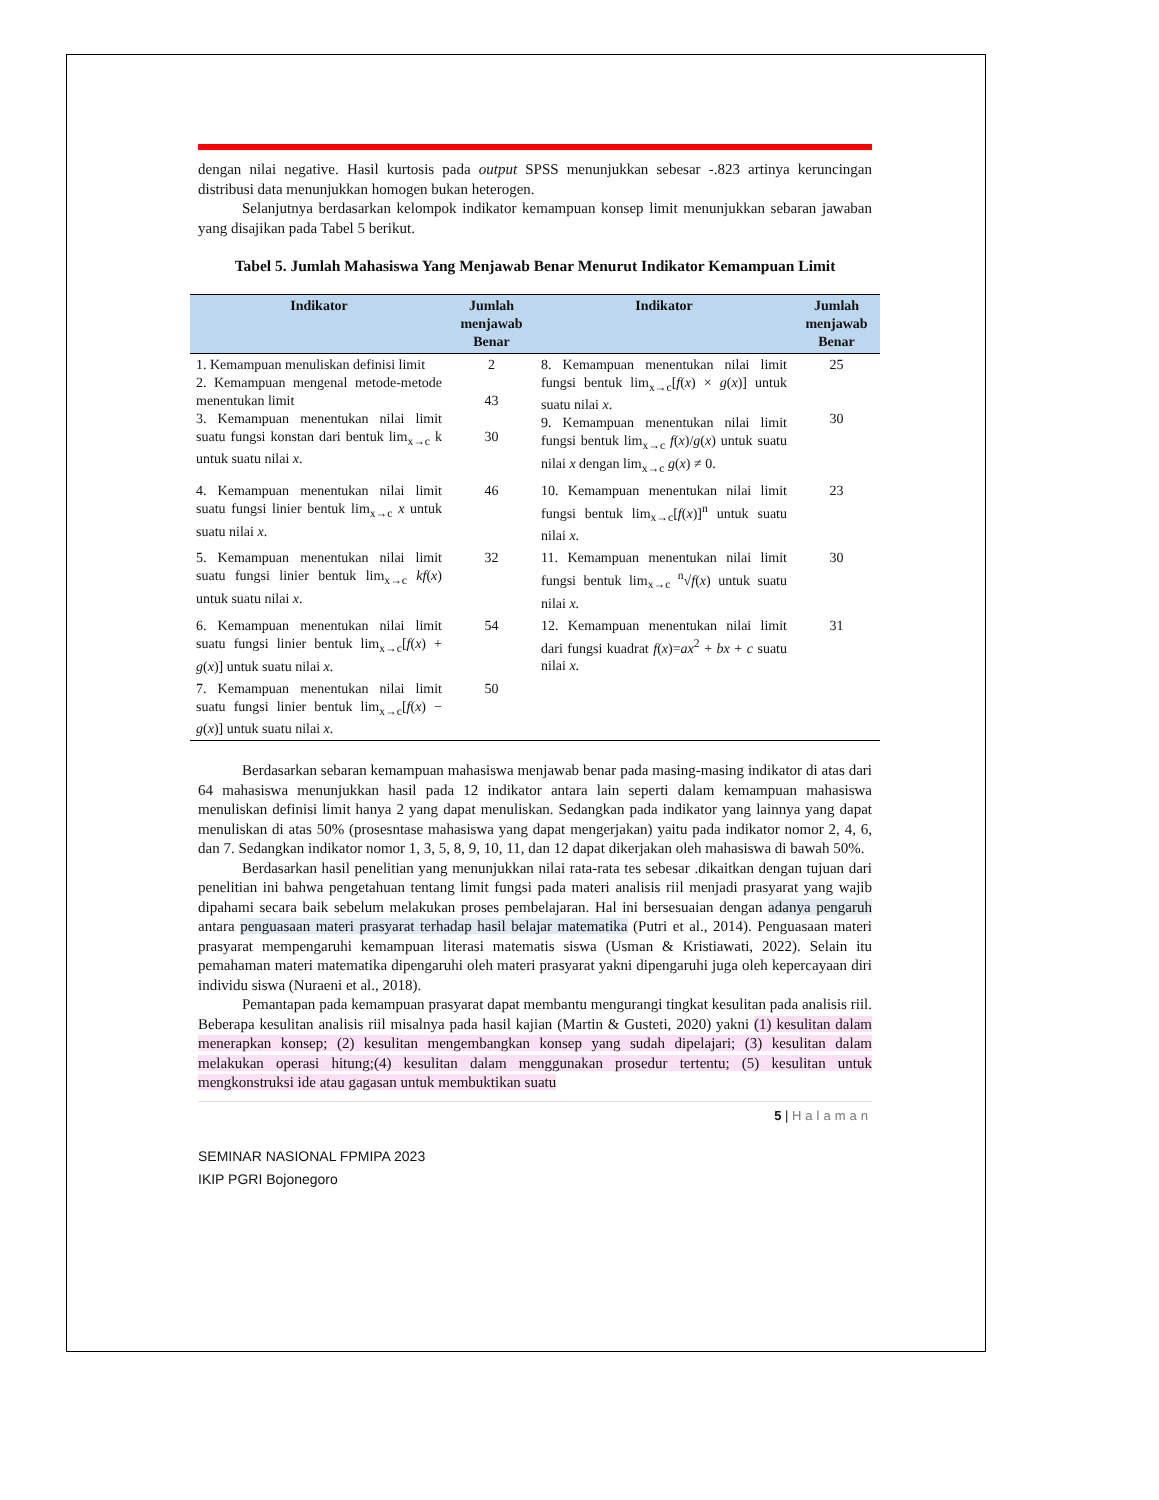dengan nilai negative. Hasil kurtosis pada output SPSS menunjukkan sebesar -.823 artinya keruncingan distribusi data menunjukkan homogen bukan heterogen.
Selanjutnya berdasarkan kelompok indikator kemampuan konsep limit menunjukkan sebaran jawaban yang disajikan pada Tabel 5 berikut.
Tabel 5. Jumlah Mahasiswa Yang Menjawab Benar Menurut Indikator Kemampuan Limit
| Indikator | Jumlah menjawab Benar | Indikator | Jumlah menjawab Benar |
| --- | --- | --- | --- |
| 1. Kemampuan menuliskan definisi limit 2. Kemampuan mengenal metode-metode menentukan limit 3. Kemampuan menentukan nilai limit suatu fungsi konstan dari bentuk lim<sub>x→c</sub> k untuk suatu nilai x . | 2 43 30 | 8. Kemampuan menentukan nilai limit fungsi bentuk lim<sub>x→c</sub>[ f ( x ) × g ( x )] untuk suatu nilai x . 9. Kemampuan menentukan nilai limit fungsi bentuk lim<sub>x→c</sub> f ( x )/ g ( x ) untuk suatu nilai x dengan lim<sub>x→c</sub> g ( x ) ≠ 0. | 25 30 |
| 4. Kemampuan menentukan nilai limit suatu fungsi linier bentuk lim<sub>x→c</sub> x untuk suatu nilai x . | 46 | 10. Kemampuan menentukan nilai limit fungsi bentuk lim<sub>x→c</sub>[ f ( x )]<sup>n</sup> untuk suatu nilai x . | 23 |
| 5. Kemampuan menentukan nilai limit suatu fungsi linier bentuk lim<sub>x→c</sub> kf ( x ) untuk suatu nilai x . | 32 | 11. Kemampuan menentukan nilai limit fungsi bentuk lim<sub>x→c</sub> <sup>n</sup>√ f ( x ) untuk suatu nilai x . | 30 |
| 6. Kemampuan menentukan nilai limit suatu fungsi linier bentuk lim<sub>x→c</sub>[ f ( x ) + g ( x )] untuk suatu nilai x . | 54 | 12. Kemampuan menentukan nilai limit dari fungsi kuadrat f ( x )= ax<sup>2</sup> + bx + c suatu nilai x . | 31 |
| 7. Kemampuan menentukan nilai limit suatu fungsi linier bentuk lim<sub>x→c</sub>[ f ( x ) − g ( x )] untuk suatu nilai x . | 50 | | |
Berdasarkan sebaran kemampuan mahasiswa menjawab benar pada masing-masing indikator di atas dari 64 mahasiswa menunjukkan hasil pada 12 indikator antara lain seperti dalam kemampuan mahasiswa menuliskan definisi limit hanya 2 yang dapat menuliskan. Sedangkan pada indikator yang lainnya yang dapat menuliskan di atas 50% (prosesntase mahasiswa yang dapat mengerjakan) yaitu pada indikator nomor 2, 4, 6, dan 7. Sedangkan indikator nomor 1, 3, 5, 8, 9, 10, 11, dan 12 dapat dikerjakan oleh mahasiswa di bawah 50%.
Berdasarkan hasil penelitian yang menunjukkan nilai rata-rata tes sebesar .dikaitkan dengan tujuan dari penelitian ini bahwa pengetahuan tentang limit fungsi pada materi analisis riil menjadi prasyarat yang wajib dipahami secara baik sebelum melakukan proses pembelajaran. Hal ini bersesuaian dengan adanya pengaruh antara penguasaan materi prasyarat terhadap hasil belajar matematika (Putri et al., 2014). Penguasaan materi prasyarat mempengaruhi kemampuan literasi matematis siswa (Usman & Kristiawati, 2022). Selain itu pemahaman materi matematika dipengaruhi oleh materi prasyarat yakni dipengaruhi juga oleh kepercayaan diri individu siswa (Nuraeni et al., 2018).
Pemantapan pada kemampuan prasyarat dapat membantu mengurangi tingkat kesulitan pada analisis riil. Beberapa kesulitan analisis riil misalnya pada hasil kajian (Martin & Gusteti, 2020) yakni (1) kesulitan dalam menerapkan konsep; (2) kesulitan mengembangkan konsep yang sudah dipelajari; (3) kesulitan dalam melakukan operasi hitung;(4) kesulitan dalam menggunakan prosedur tertentu; (5) kesulitan untuk mengkonstruksi ide atau gagasan untuk membuktikan suatu
5 | Halaman
SEMINAR NASIONAL FPMIPA 2023
IKIP PGRI Bojonegoro